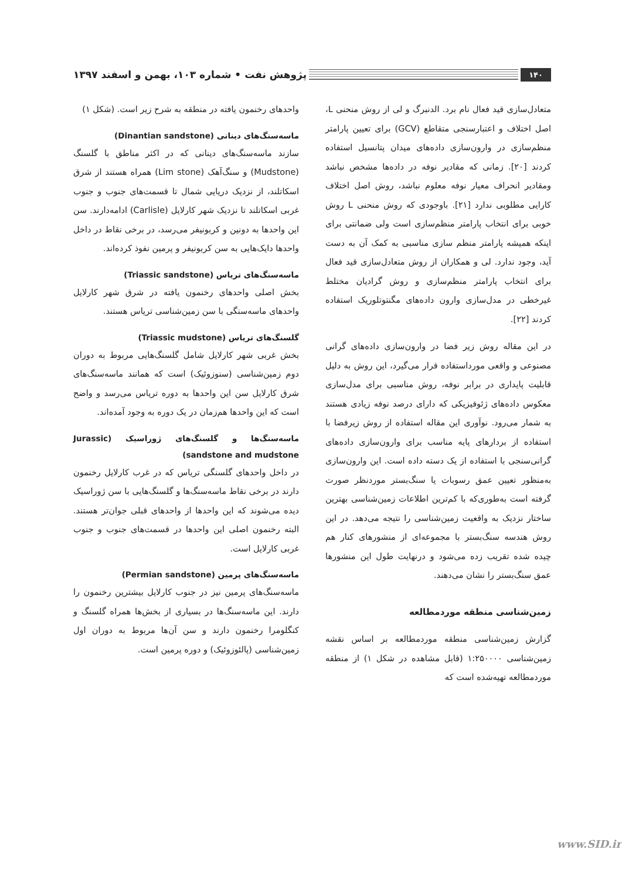۱۴۰ پژوهش نفت • شماره ۱۰۳، بهمن و اسفند ۱۳۹۷
متعادل‌سازی قید فعال نام برد. الدنبرگ و لی از روش منحنی L، اصل اختلاف و اعتبارسنجی متقاطع (GCV) برای تعیین پارامتر منظم‌سازی در وارون‌سازی داده‌های میدان پتانسیل استفاده کردند [۲۰]. زمانی که مقادیر نوفه در داده‌ها مشخص نباشد ومقادیر انحراف معیار نوفه معلوم نباشد، روش اصل اختلاف کارایی مطلوبی ندارد [۲۱]. باوجودی که روش منحنی L روش خوبی برای انتخاب پارامتر منظم‌سازی است ولی ضمانتی برای اینکه همیشه پارامتر منظم سازی مناسبی به کمک آن به دست آید، وجود ندارد. لی و همکاران از روش متعادل‌سازی قید فعال برای انتخاب پارامتر منظم‌سازی و روش گرادیان مختلط غیرخطی در مدل‌سازی وارون داده‌های مگنتوتلوریک استفاده کردند [۲۲].
در این مقاله روش زیر فضا در وارون‌سازی داده‌های گرانی مصنوعی و واقعی مورداستفاده قرار می‌گیرد، این روش به دلیل قابلیت پایداری در برابر نوفه، روش مناسبی برای مدل‌سازی معکوس داده‌های ژئوفیزیکی که دارای درصد نوفه زیادی هستند به شمار می‌رود. نوآوری این مقاله استفاده از روش زیرفضا با استفاده از بردارهای پایه مناسب برای وارون‌سازی داده‌های گرانی‌سنجی با استفاده از یک دسته داده است. این وارون‌سازی به‌منظور تعیین عمق رسوبات یا سنگ‌بستر موردنظر صورت گرفته است به‌طوری‌که با کم‌ترین اطلاعات زمین‌شناسی بهترین ساختار نزدیک به واقعیت زمین‌شناسی را نتیجه می‌دهد. در این روش هندسه سنگ‌بستر با مجموعه‌ای از منشورهای کنار هم چیده شده تقریب زده می‌شود و درنهایت طول این منشورها عمق سنگ‌بستر را نشان می‌دهند.
زمین‌شناسی منطقه موردمطالعه
گزارش زمین‌شناسی منطقه موردمطالعه بر اساس نقشه زمین‌شناسی ۱:۲۵۰۰۰۰ (قابل مشاهده در شکل ۱) از منطقه موردمطالعه تهیه‌شده است که
واحدهای رخنمون یافته در منطقه به شرح زیر است. (شکل ۱)
ماسه‌سنگ‌های دینانی (Dinantian sandstone)
سازند ماسه‌سنگ‌های دینانی که در اکثر مناطق با گلسنگ (Mudstone) و سنگ‌آهک (Lim stone) همراه هستند از شرق اسکاتلند، از نزدیک دریایی شمال تا قسمت‌های جنوب و جنوب غربی اسکاتلند تا نزدیک شهر کارلایل (Carlisle) ادامه‌دارند. سن این واحدها به دونین و کربونیفر می‌رسد، در برخی نقاط در داخل واحدها دایک‌هایی به سن کربونیفر و پرمین نفوذ کرده‌اند.
ماسه‌سنگ‌های تریاس (Triassic sandstone)
بخش اصلی واحدهای رخنمون یافته در شرق شهر کارلایل واحدهای ماسه‌سنگی با سن زمین‌شناسی تریاس هستند.
گلسنگ‌های تریاس (Triassic mudstone)
بخش غربی شهر کارلایل شامل گلسنگ‌هایی مربوط به دوران دوم زمین‌شناسی (سنوزوئیک) است که همانند ماسه‌سنگ‌های شرق کارلایل سن این واحدها به دوره تریاس می‌رسد و واضح است که این واحدها هم‌زمان در یک دوره به وجود آمده‌اند.
ماسه‌سنگ‌ها و گلسنگ‌های ژوراسیک (Jurassic sandstone and mudstone)
در داخل واحدهای گلسنگی تریاس که در غرب کارلایل رخنمون دارند در برخی نقاط ماسه‌سنگ‌ها و گلسنگ‌هایی با سن ژوراسیک دیده می‌شوند که این واحدها از واحدهای قبلی جوان‌تر هستند. البته رخنمون اصلی این واحدها در قسمت‌های جنوب و جنوب غربی کارلایل است.
ماسه‌سنگ‌های پرمین (Permian sandstone)
ماسه‌سنگ‌های پرمین نیز در جنوب کارلایل بیشترین رخنمون را دارند. این ماسه‌سنگ‌ها در بسیاری از بخش‌ها همراه گلسنگ و کنگلومرا رخنمون دارند و سن آن‌ها مربوط به دوران اول زمین‌شناسی (پالئوزوئیک) و دوره پرمین است.
www.SID.ir